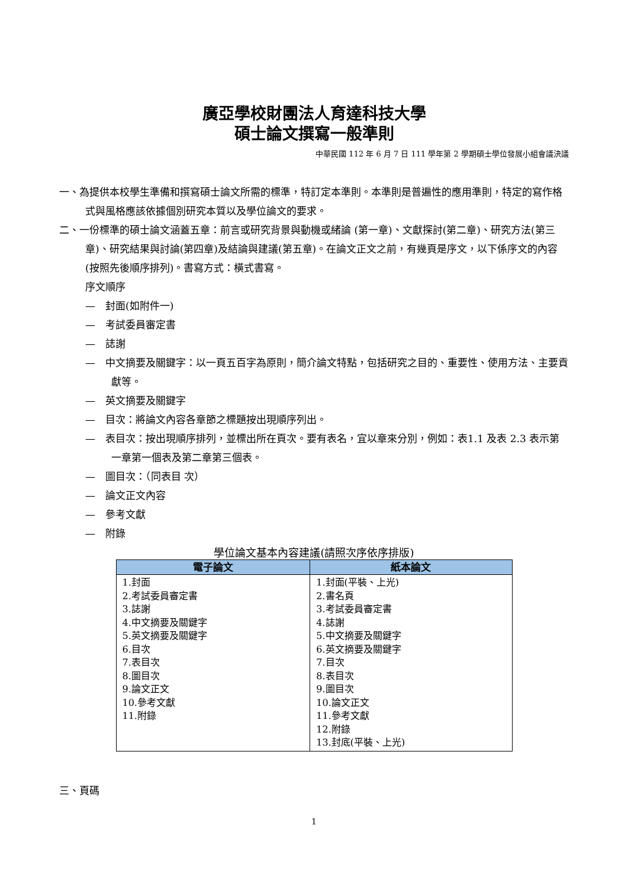廣亞學校財團法人育達科技大學
碩士論文撰寫一般準則
中華民國 112 年 6 月 7 日 111 學年第 2 學期碩士學位發展小組會議決議
一、為提供本校學生準備和撰寫碩士論文所需的標準，特訂定本準則。本準則是普遍性的應用準則，特定的寫作格式與風格應該依據個別研究本質以及學位論文的要求。
二、一份標準的碩士論文涵蓋五章：前言或研究背景與動機或緒論 (第一章)、文獻探討(第二章)、研究方法(第三章)、研究結果與討論(第四章)及結論與建議(第五章)。在論文正文之前，有幾頁是序文，以下係序文的內容(按照先後順序排列)。書寫方式：橫式書寫。
序文順序
—　封面(如附件一)
—　考試委員審定書
—　誌謝
—　中文摘要及關鍵字：以一頁五百字為原則，簡介論文特點，包括研究之目的、重要性、使用方法、主要貢獻等。
—　英文摘要及關鍵字
—　目次：將論文內容各章節之標題按出現順序列出。
—　表目次：按出現順序排列，並標出所在頁次。要有表名，宜以章來分別，例如：表1.1 及表 2.3 表示第一章第一個表及第二章第三個表。
—　圖目次：（同表目 次）
—　論文正文內容
—　參考文獻
—　附錄
學位論文基本內容建議(請照次序依序排版)
| 電子論文 | 紙本論文 |
| --- | --- |
| 1.封面 2.考試委員審定書 3.誌謝 4.中文摘要及關鍵字 5.英文摘要及關鍵字 6.目次 7.表目次 8.圖目次 9.論文正文 10.參考文獻 11.附錄 | 1.封面(平裝、上光) 2.書名頁 3.考試委員審定書 4.誌謝 5.中文摘要及關鍵字 6.英文摘要及關鍵字 7.目次 8.表目次 9.圖目次 10.論文正文 11.參考文獻 12.附錄 13.封底(平裝、上光) |
三、頁碼
1